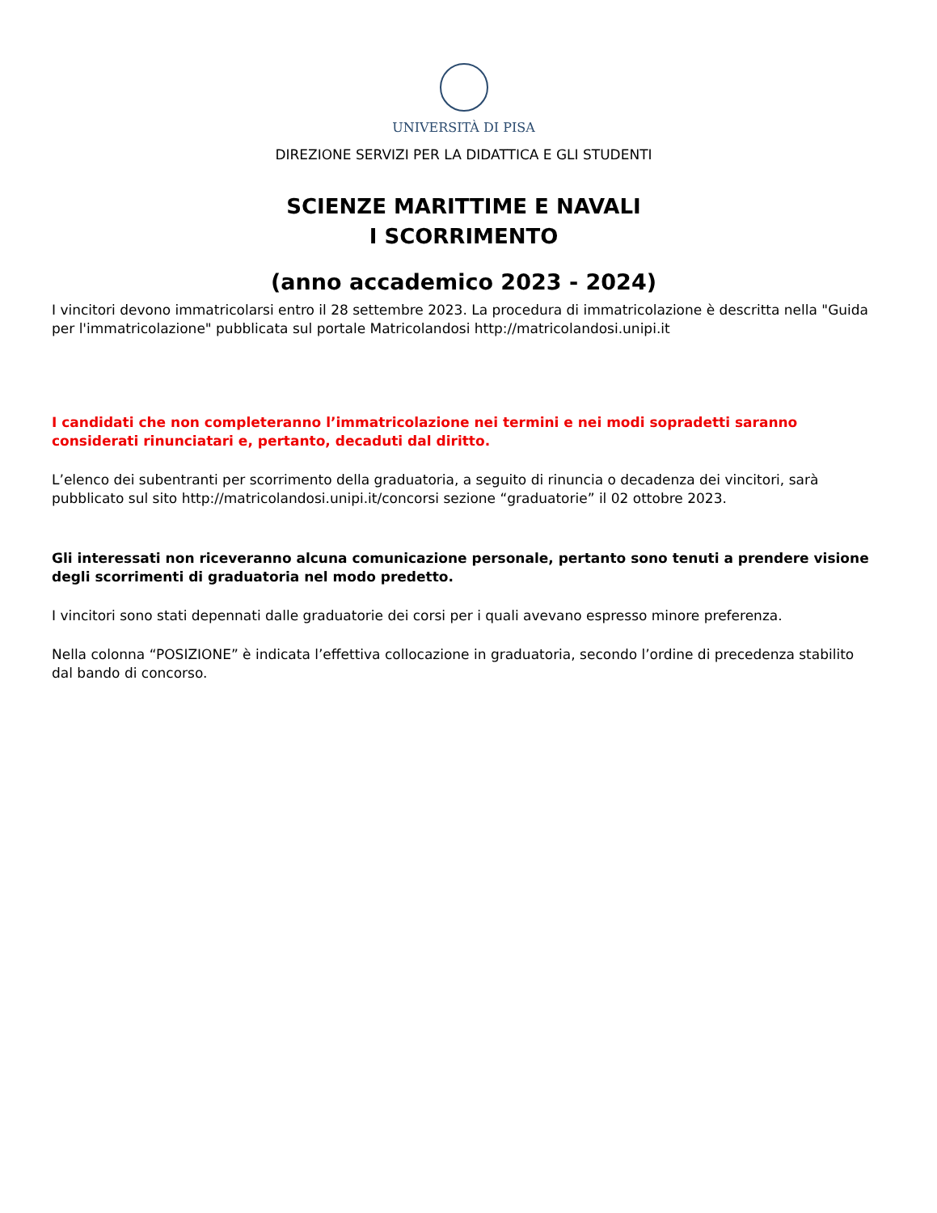UNIVERSITÀ DI PISA
DIREZIONE SERVIZI PER LA DIDATTICA E GLI STUDENTI
SCIENZE MARITTIME E NAVALI
I SCORRIMENTO
(anno accademico 2023 - 2024)
I vincitori devono immatricolarsi entro il 28 settembre 2023. La procedura di immatricolazione è descritta nella "Guida per l'immatricolazione" pubblicata sul portale Matricolandosi http://matricolandosi.unipi.it
I candidati che non completeranno l’immatricolazione nei termini e nei modi sopradetti saranno considerati rinunciatari e, pertanto, decaduti dal diritto.
L’elenco dei subentranti per scorrimento della graduatoria, a seguito di rinuncia o decadenza dei vincitori, sarà pubblicato sul sito http://matricolandosi.unipi.it/concorsi sezione “graduatorie” il 02 ottobre 2023.
Gli interessati non riceveranno alcuna comunicazione personale, pertanto sono tenuti a prendere visione degli scorrimenti di graduatoria nel modo predetto.
I vincitori sono stati depennati dalle graduatorie dei corsi per i quali avevano espresso minore preferenza.
Nella colonna “POSIZIONE” è indicata l’effettiva collocazione in graduatoria, secondo l’ordine di precedenza stabilito dal bando di concorso.